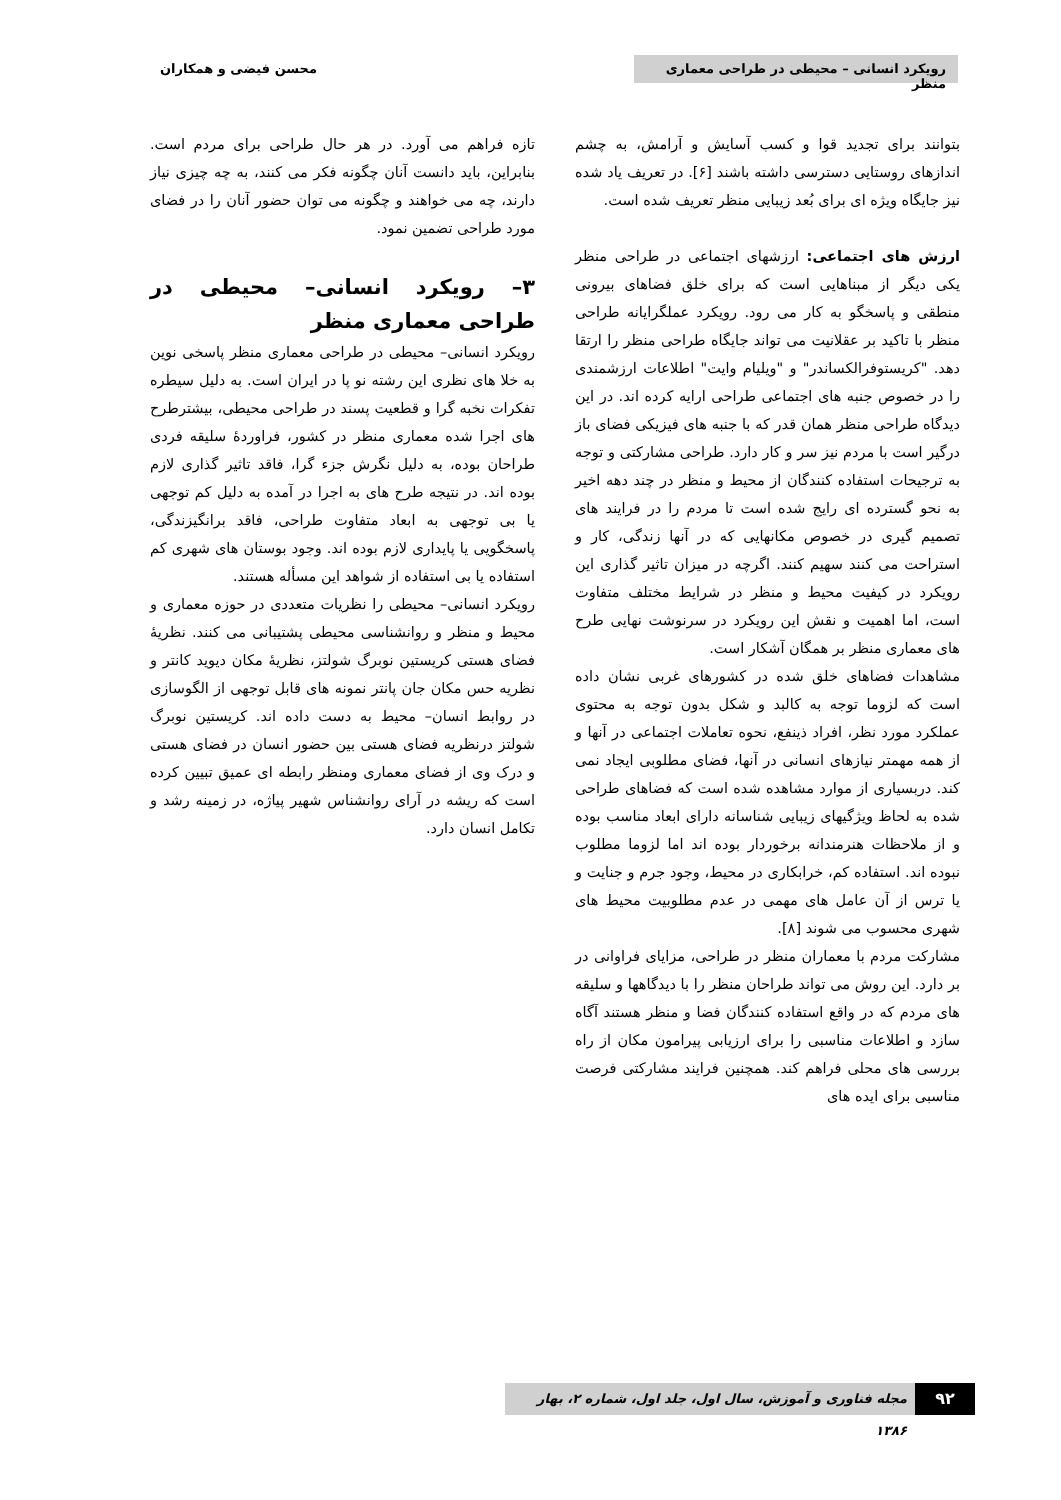رویکرد انسانی – محیطی در طراحی معماری منظر
محسن فیضی و همکاران
بتوانند برای تجدید قوا و کسب آسایش و آرامش، به چشم اندازهای روستایی دسترسی داشته باشند [۶]. در تعریف یاد شده نیز جایگاه ویژه ای برای بُعد زیبایی منظر تعریف شده است.
ارزش های اجتماعی: ارزشهای اجتماعی در طراحی منظر یکی دیگر از مبناهایی است که برای خلق فضاهای بیرونی منطقی و پاسخگو به کار می رود. رویکرد عملگرایانه طراحی منظر با تاکید بر عقلانیت می تواند جایگاه طراحی منظر را ارتقا دهد. "کریستوفرالکساندر" و "ویلیام وایت" اطلاعات ارزشمندی را در خصوص جنبه های اجتماعی طراحی ارایه کرده اند. در این دیدگاه طراحی منظر همان قدر که با جنبه های فیزیکی فضای باز درگیر است با مردم نیز سر و کار دارد. طراحی مشارکتی و توجه به ترجیحات استفاده کنندگان از محیط و منظر در چند دهه اخیر به نحو گسترده ای رایج شده است تا مردم را در فرایند های تصمیم گیری در خصوص مکانهایی که در آنها زندگی، کار و استراحت می کنند سهیم کنند. اگرچه در میزان تاثیر گذاری این رویکرد در کیفیت محیط و منظر در شرایط مختلف متفاوت است، اما اهمیت و نقش این رویکرد در سرنوشت نهایی طرح های معماری منظر بر همگان آشکار است.
مشاهدات فضاهای خلق شده در کشورهای غربی نشان داده است که لزوما توجه به کالبد و شکل بدون توجه به محتوی عملکرد مورد نظر، افراد ذینفع، نحوه تعاملات اجتماعی در آنها و از همه مهمتر نیازهای انسانی در آنها، فضای مطلوبی ایجاد نمی کند. دربسیاری از موارد مشاهده شده است که فضاهای طراحی شده به لحاظ ویژگیهای زیبایی شناسانه دارای ابعاد مناسب بوده و از ملاحظات هنرمندانه برخوردار بوده اند اما لزوما مطلوب نبوده اند. استفاده کم، خرابکاری در محیط، وجود جرم و جنایت و یا ترس از آن عامل های مهمی در عدم مطلوبیت محیط های شهری محسوب می شوند [۸].
مشارکت مردم با معماران منظر در طراحی، مزایای فراوانی در بر دارد. این روش می تواند طراحان منظر را با دیدگاهها و سلیقه های مردم که در واقع استفاده کنندگان فضا و منظر هستند آگاه سازد و اطلاعات مناسبی را برای ارزیابی پیرامون مکان از راه بررسی های محلی فراهم کند. همچنین فرایند مشارکتی فرصت مناسبی برای ایده های
تازه فراهم می آورد. در هر حال طراحی برای مردم است. بنابراین، باید دانست آنان چگونه فکر می کنند، به چه چیزی نیاز دارند، چه می خواهند و چگونه می توان حضور آنان را در فضای مورد طراحی تضمین نمود.
۳– رویکرد انسانی– محیطی در طراحی معماری منظر
رویکرد انسانی– محیطی در طراحی معماری منظر پاسخی نوین به خلا های نظری این رشته نو پا در ایران است. به دلیل سیطره تفکرات نخبه گرا و قطعیت پسند در طراحی محیطی، بیشترطرح های اجرا شده معماری منظر در کشور، فراوردهٔ سلیقه فردی طراحان بوده، به دلیل نگرش جزء گرا، فاقد تاثیر گذاری لازم بوده اند. در نتیجه طرح های به اجرا در آمده به دلیل کم توجهی یا بی توجهی به ابعاد متفاوت طراحی، فاقد برانگیزندگی، پاسخگویی یا پایداری لازم بوده اند. وجود بوستان های شهری کم استفاده یا بی استفاده از شواهد این مسأله هستند.
رویکرد انسانی– محیطی را نظریات متعددی در حوزه معماری و محیط و منظر و روانشناسی محیطی پشتیبانی می کنند. نظریهٔ فضای هستی کریستین نوبرگ شولتز، نظریهٔ مکان دیوید کانتر و نظریه حس مکان جان پانتر نمونه های قابل توجهی از الگوسازی در روابط انسان– محیط به دست داده اند. کریستین نوبرگ شولتز درنظریه فضای هستی بین حضور انسان در فضای هستی و درک وی از فضای معماری ومنظر رابطه ای عمیق تبیین کرده است که ریشه در آرای روانشناس شهیر پیاژه، در زمینه رشد و تکامل انسان دارد.
۹۲
مجله فناوری و آموزش، سال اول، جلد اول، شماره ۲، بهار ۱۳۸۶